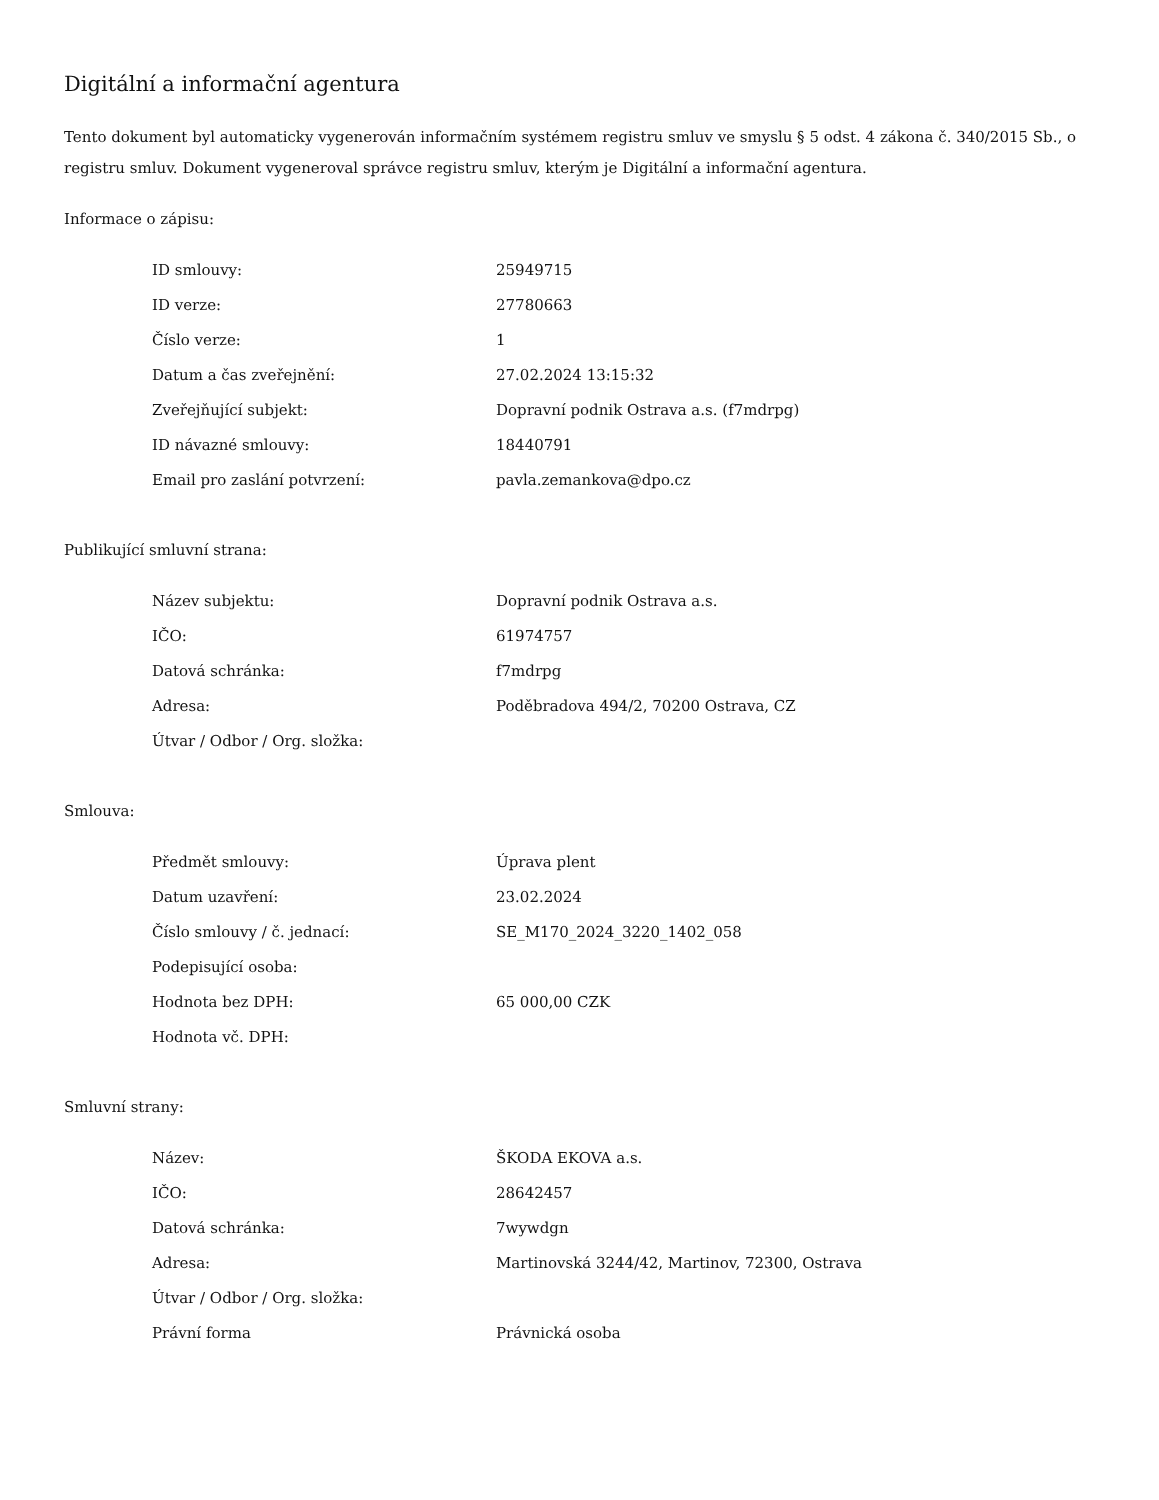Digitální a informační agentura
Tento dokument byl automaticky vygenerován informačním systémem registru smluv ve smyslu § 5 odst. 4 zákona č. 340/2015 Sb., o registru smluv. Dokument vygeneroval správce registru smluv, kterým je Digitální a informační agentura.
Informace o zápisu:
| ID smlouvy: | 25949715 |
| ID verze: | 27780663 |
| Číslo verze: | 1 |
| Datum a čas zveřejnění: | 27.02.2024 13:15:32 |
| Zveřejňující subjekt: | Dopravní podnik Ostrava a.s. (f7mdrpg) |
| ID návazné smlouvy: | 18440791 |
| Email pro zaslání potvrzení: | pavla.zemankova@dpo.cz |
Publikující smluvní strana:
| Název subjektu: | Dopravní podnik Ostrava a.s. |
| IČO: | 61974757 |
| Datová schránka: | f7mdrpg |
| Adresa: | Poděbradova 494/2, 70200 Ostrava, CZ |
| Útvar / Odbor / Org. složka: | |
Smlouva:
| Předmět smlouvy: | Úprava plent |
| Datum uzavření: | 23.02.2024 |
| Číslo smlouvy / č. jednací: | SE_M170_2024_3220_1402_058 |
| Podepisující osoba: | |
| Hodnota bez DPH: | 65 000,00 CZK |
| Hodnota vč. DPH: | |
Smluvní strany:
| Název: | ŠKODA EKOVA a.s. |
| IČO: | 28642457 |
| Datová schránka: | 7wywdgn |
| Adresa: | Martinovská 3244/42, Martinov, 72300, Ostrava |
| Útvar / Odbor / Org. složka: | |
| Právní forma | Právnická osoba |